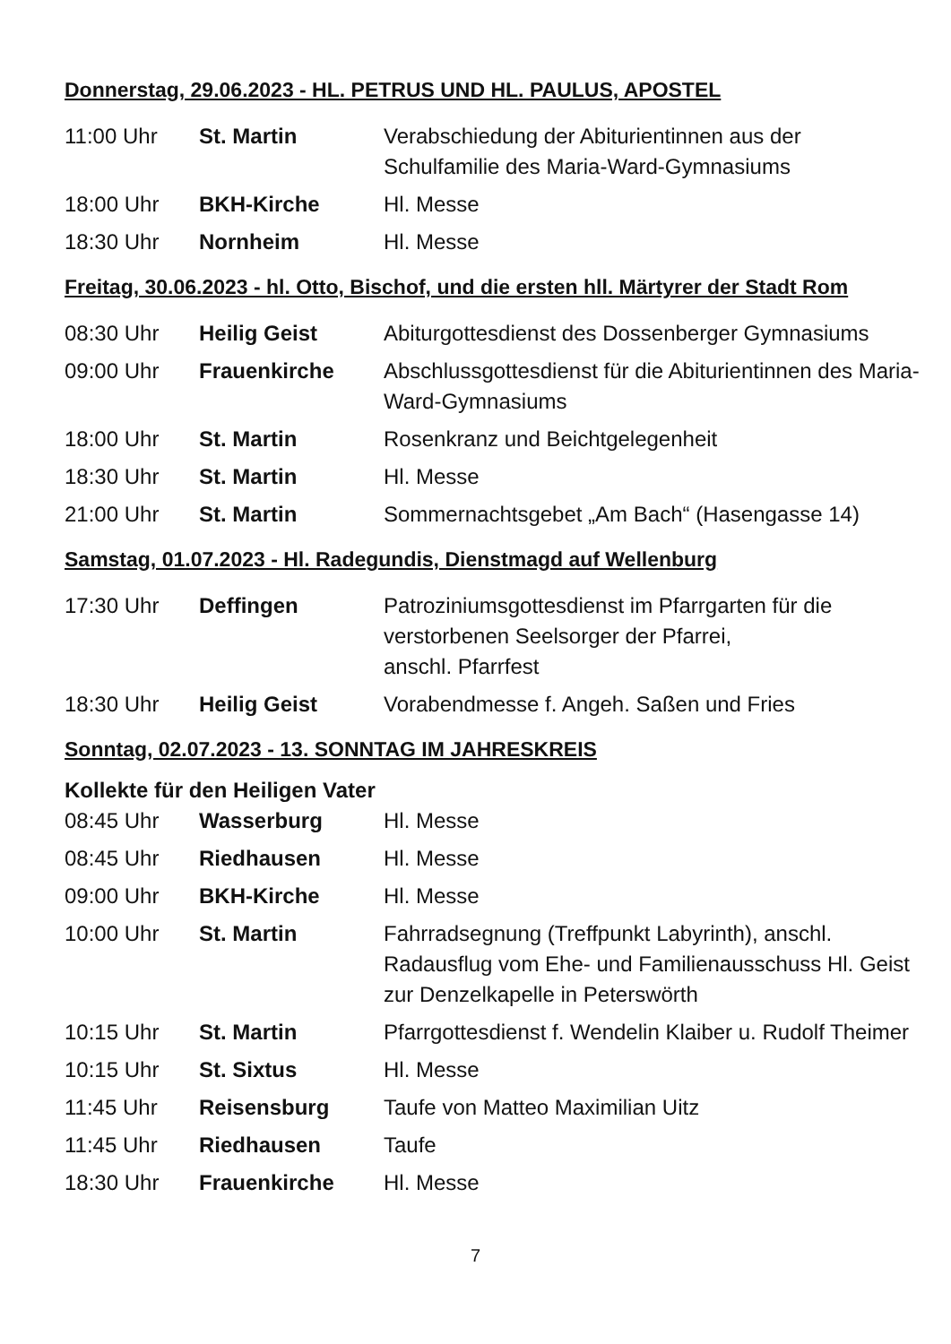Donnerstag, 29.06.2023 - HL. PETRUS UND HL. PAULUS, APOSTEL
| 11:00 Uhr | St. Martin | Verabschiedung der Abiturientinnen aus der Schulfamilie des Maria-Ward-Gymnasiums |
| 18:00 Uhr | BKH-Kirche | Hl. Messe |
| 18:30 Uhr | Nornheim | Hl. Messe |
Freitag, 30.06.2023 - hl. Otto, Bischof, und die ersten hll. Märtyrer der Stadt Rom
| 08:30 Uhr | Heilig Geist | Abiturgottesdienst des Dossenberger Gymnasiums |
| 09:00 Uhr | Frauenkirche | Abschlussgottesdienst für die Abiturientinnen des Maria-Ward-Gymnasiums |
| 18:00 Uhr | St. Martin | Rosenkranz und Beichtgelegenheit |
| 18:30 Uhr | St. Martin | Hl. Messe |
| 21:00 Uhr | St. Martin | Sommernachtsgebet „Am Bach“ (Hasengasse 14) |
Samstag, 01.07.2023 - Hl. Radegundis, Dienstmagd auf Wellenburg
| 17:30 Uhr | Deffingen | Patroziniumsgottesdienst im Pfarrgarten für die verstorbenen Seelsorger der Pfarrei, anschl. Pfarrfest |
| 18:30 Uhr | Heilig Geist | Vorabendmesse f. Angeh. Saßen und Fries |
Sonntag, 02.07.2023 - 13. SONNTAG IM JAHRESKREIS
Kollekte für den Heiligen Vater
| 08:45 Uhr | Wasserburg | Hl. Messe |
| 08:45 Uhr | Riedhausen | Hl. Messe |
| 09:00 Uhr | BKH-Kirche | Hl. Messe |
| 10:00 Uhr | St. Martin | Fahrradsegnung (Treffpunkt Labyrinth), anschl. Radausflug vom Ehe- und Familienausschuss Hl. Geist zur Denzelkapelle in Peterswörth |
| 10:15 Uhr | St. Martin | Pfarrgottesdienst f. Wendelin Klaiber u. Rudolf Theimer |
| 10:15 Uhr | St. Sixtus | Hl. Messe |
| 11:45 Uhr | Reisensburg | Taufe von Matteo Maximilian Uitz |
| 11:45 Uhr | Riedhausen | Taufe |
| 18:30 Uhr | Frauenkirche | Hl. Messe |
7